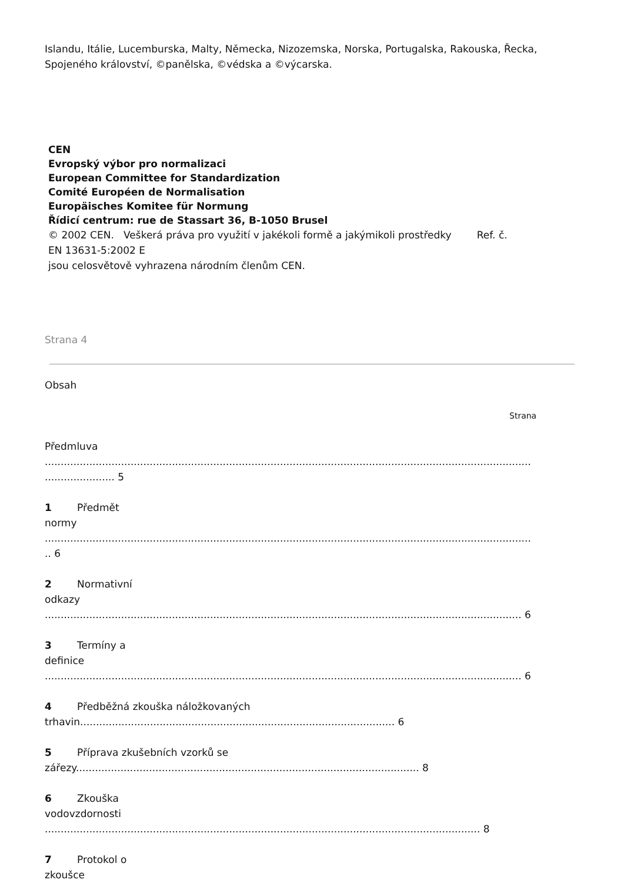Islandu, Itálie, Lucemburska, Malty, Německa, Nizozemska, Norska, Portugalska, Rakouska, Řecka, Spojeného království, ©panělska, ©védska a ©výcarska.
CEN
Evropský výbor pro normalizaci
European Committee for Standardization
Comité Européen de Normalisation
Europäisches Komitee für Normung
Řídicí centrum: rue de Stassart 36, B-1050 Brusel
© 2002 CEN. Veškerá práva pro využití v jakékoli formě a jakýmikoli prostředky Ref. č.
EN 13631-5:2002 E
jsou celosvětově vyhrazena národním členům CEN.
Strana 4
Obsah
Strana
Předmluva
.........................................................................................................................................................
...................... 5
1 Předmět
normy
.........................................................................................................................................................
.. 6
2 Normativní
odkazy
...................................................................................................................................................... 6
3 Termíny a
definice
...................................................................................................................................................... 6
4 Předběžná zkouška náložkovaných
trhavin................................................................................................... 6
5 Příprava zkušebních vzorků se
zářezy............................................................................................................ 8
6 Zkouška
vodovzdornosti
......................................................................................................................................... 8
7 Protokol o
zkoušce